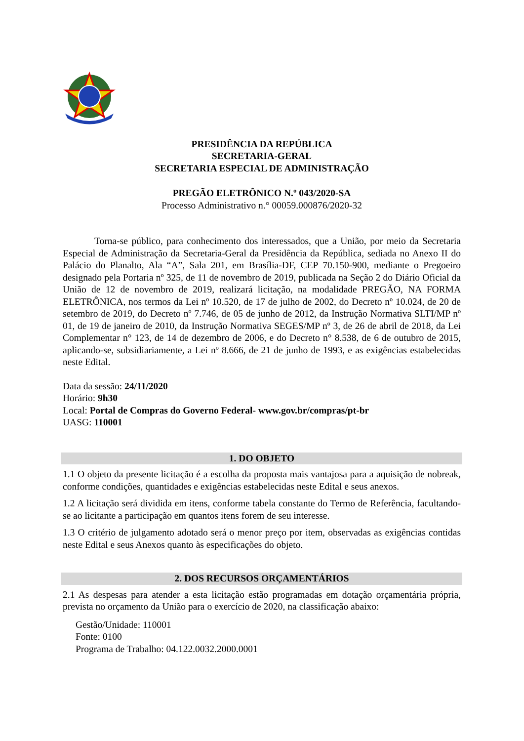PRESIDÊNCIA DA REPÚBLICA
SECRETARIA-GERAL
SECRETARIA ESPECIAL DE ADMINISTRAÇÃO
PREGÃO ELETRÔNICO N.º 043/2020-SA
Processo Administrativo n.° 00059.000876/2020-32
Torna-se público, para conhecimento dos interessados, que a União, por meio da Secretaria Especial de Administração da Secretaria-Geral da Presidência da República, sediada no Anexo II do Palácio do Planalto, Ala “A”, Sala 201, em Brasília-DF, CEP 70.150-900, mediante o Pregoeiro designado pela Portaria nº 325, de 11 de novembro de 2019, publicada na Seção 2 do Diário Oficial da União de 12 de novembro de 2019, realizará licitação, na modalidade PREGÃO, NA FORMA ELETRÔNICA, nos termos da Lei nº 10.520, de 17 de julho de 2002, do Decreto nº 10.024, de 20 de setembro de 2019, do Decreto nº 7.746, de 05 de junho de 2012, da Instrução Normativa SLTI/MP nº 01, de 19 de janeiro de 2010, da Instrução Normativa SEGES/MP nº 3, de 26 de abril de 2018, da Lei Complementar n° 123, de 14 de dezembro de 2006, e do Decreto n° 8.538, de 6 de outubro de 2015, aplicando-se, subsidiariamente, a Lei nº 8.666, de 21 de junho de 1993, e as exigências estabelecidas neste Edital.
Data da sessão: 24/11/2020
Horário: 9h30
Local: Portal de Compras do Governo Federal- www.gov.br/compras/pt-br
UASG: 110001
1. DO OBJETO
1.1 O objeto da presente licitação é a escolha da proposta mais vantajosa para a aquisição de nobreak, conforme condições, quantidades e exigências estabelecidas neste Edital e seus anexos.
1.2 A licitação será dividida em itens, conforme tabela constante do Termo de Referência, facultando-se ao licitante a participação em quantos itens forem de seu interesse.
1.3 O critério de julgamento adotado será o menor preço por item, observadas as exigências contidas neste Edital e seus Anexos quanto às especificações do objeto.
2. DOS RECURSOS ORÇAMENTÁRIOS
2.1 As despesas para atender a esta licitação estão programadas em dotação orçamentária própria, prevista no orçamento da União para o exercício de 2020, na classificação abaixo:
Gestão/Unidade: 110001
Fonte: 0100
Programa de Trabalho: 04.122.0032.2000.0001